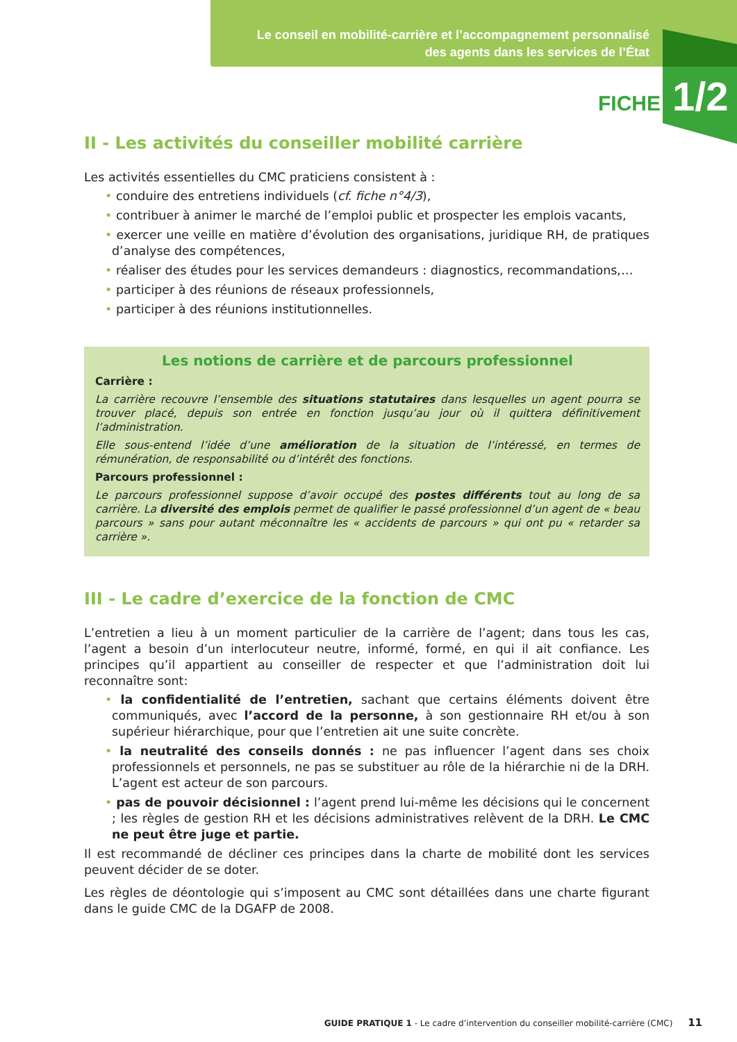Le conseil en mobilité-carrière et l’accompagnement personnalisé
des agents dans les services de l’État
FICHE 1/2
II - Les activités du conseiller mobilité carrière
Les activités essentielles du CMC praticiens consistent à :
• conduire des entretiens individuels (cf. fiche n°4/3),
• contribuer à animer le marché de l’emploi public et prospecter les emplois vacants,
• exercer une veille en matière d’évolution des organisations, juridique RH, de pratiques d’analyse des compétences,
• réaliser des études pour les services demandeurs : diagnostics, recommandations,…
• participer à des réunions de réseaux professionnels,
• participer à des réunions institutionnelles.
Les notions de carrière et de parcours professionnel
Carrière :
La carrière recouvre l’ensemble des situations statutaires dans lesquelles un agent pourra se trouver placé, depuis son entrée en fonction jusqu’au jour où il quittera définitivement l’administration.
Elle sous-entend l’idée d’une amélioration de la situation de l’intéressé, en termes de rémunération, de responsabilité ou d’intérêt des fonctions.
Parcours professionnel :
Le parcours professionnel suppose d’avoir occupé des postes différents tout au long de sa carrière. La diversité des emplois permet de qualifier le passé professionnel d’un agent de « beau parcours » sans pour autant méconnaître les « accidents de parcours » qui ont pu « retarder sa carrière ».
III - Le cadre d’exercice de la fonction de CMC
L’entretien a lieu à un moment particulier de la carrière de l’agent; dans tous les cas, l’agent a besoin d’un interlocuteur neutre, informé, formé, en qui il ait confiance. Les principes qu’il appartient au conseiller de respecter et que l’administration doit lui reconnaître sont:
• la confidentialité de l’entretien, sachant que certains éléments doivent être communiqués, avec l’accord de la personne, à son gestionnaire RH et/ou à son supérieur hiérarchique, pour que l’entretien ait une suite concrète.
• la neutralité des conseils donnés : ne pas influencer l’agent dans ses choix professionnels et personnels, ne pas se substituer au rôle de la hiérarchie ni de la DRH. L’agent est acteur de son parcours.
• pas de pouvoir décisionnel : l’agent prend lui-même les décisions qui le concernent ; les règles de gestion RH et les décisions administratives relèvent de la DRH. Le CMC ne peut être juge et partie.
Il est recommandé de décliner ces principes dans la charte de mobilité dont les services peuvent décider de se doter.
Les règles de déontologie qui s’imposent au CMC sont détaillées dans une charte figurant dans le guide CMC de la DGAFP de 2008.
GUIDE PRATIQUE 1 - Le cadre d’intervention du conseiller mobilité-carrière (CMC) 11